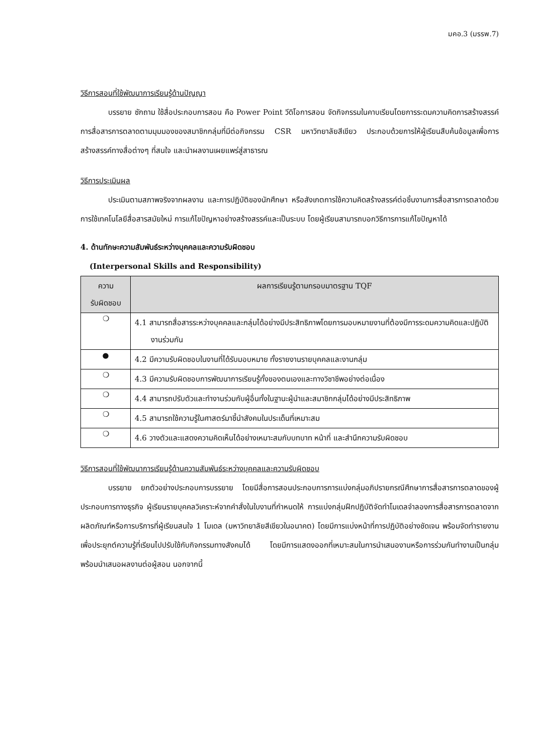มคอ.3 (มรรพ.7)
วิธีการสอนที่ใช้พัฒนาการเรียนรู้ด้านปัญญา
บรรยาย ซักถาม ใช้สื่อประกอบการสอน คือ Power Point วีดิโอการสอน จัดกิจกรรมในคาบเรียนโดยการระดมความคิดการสร้างสรรค์การสื่อสารการตลาดตามมุมมองของสมาชิกกลุ่มที่มีต่อกิจกรรม CSR มหาวิทยาลัยสีเขียว ประกอบด้วยการให้ผู้เรียนสืบค้นข้อมูลเพื่อการสร้างสรรค์ทางสื่อต่างๆ ที่สนใจ และนำผลงานเผยแพร่สู่สาธารณ
วิธีการประเมินผล
ประเมินตามสภาพจริงจากผลงาน และการปฏิบัติของนักศึกษา หรือสังเกตการใช้ความคิดสร้างสรรค์ต่อชิ้นงานการสื่อสารการตลาดด้วยการใช้เทคโนโลยีสื่อสารสมัยใหม่ การแก้ไขปัญหาอย่างสร้างสรรค์และเป็นระบบ โดยผู้เรียนสามารถบอกวิธีการการแก้ไขปัญหาได้
4. ด้านทักษะความสัมพันธ์ระหว่างบุคคลและความรับผิดชอบ
(Interpersonal Skills and Responsibility)
| ความ รับผิดชอบ | ผลการเรียนรู้ตามกรอบมาตรฐาน TQF |
| --- | --- |
| ❍ | 4.1 สามารถสื่อสารระหว่างบุคคลและกลุ่มได้อย่างมีประสิทธิภาพโดยการมอบหมายงานที่ต้องมีการระดมความคิดและปฏิบัติงานร่วมกัน |
| ● | 4.2 มีความรับผิดชอบในงานที่ได้รับมอบหมาย ทั้งรายงานรายบุคคลและงานกลุ่ม |
| ❍ | 4.3 มีความรับผิดชอบการพัฒนาการเรียนรู้ทั้งของตนเองและทางวิชาชีพอย่างต่อเนื่อง |
| ❍ | 4.4 สามารถปรับตัวและทำงานร่วมกับผู้อื่นทั้งในฐานะผู้นำและสมาชิกกลุ่มได้อย่างมีประสิทธิภาพ |
| ❍ | 4.5 สามารถใช้ความรู้ในศาสตร์มาชี้นำสังคมในประเด็นที่เหมาะสม |
| ❍ | 4.6 วางตัวและแสดงความคิดเห็นได้อย่างเหมาะสมกับบทบาท หน้าที่ และสำนึกความรับผิดชอบ |
วิธีการสอนที่ใช้พัฒนาการเรียนรู้ด้านความสัมพันธ์ระหว่างบุคคลและความรับผิดชอบ
บรรยาย ยกตัวอย่างประกอบการบรรยาย โดยมีสื่อการสอนประกอบการการแบ่งกลุ่มอภิปรายกรณีศึกษาการสื่อสารการตลาดของผู้ประกอบการทางธุรกิจ ผู้เรียนรายบุคคลวิเคราะห์จากคำสั่งในใบงานที่กำหนดให้ การแบ่งกลุ่มฝึกปฏิบัติจัดทำโมเดลจำลองการสื่อสารการตลาดจากผลิตภัณฑ์หรือการบริการที่ผู้เรียนสนใจ 1 โมเดล (มหาวิทยาลัยสีเขียวในอนาคต) โดยมีการแบ่งหน้าที่การปฏิบัติอย่างชัดเจน พร้อมจัดทำรายงานเพื่อประยุกต์ความรู้ที่เรียนไปปรับใช้กับกิจกรรมทางสังคมได้ โดยมีการแสดงออกที่เหมาะสมในการนำเสนองานหรือการร่วมกันทำงานเป็นกลุ่ม พร้อมนำเสนอผลงานต่อผู้สอน นอกจากนี้